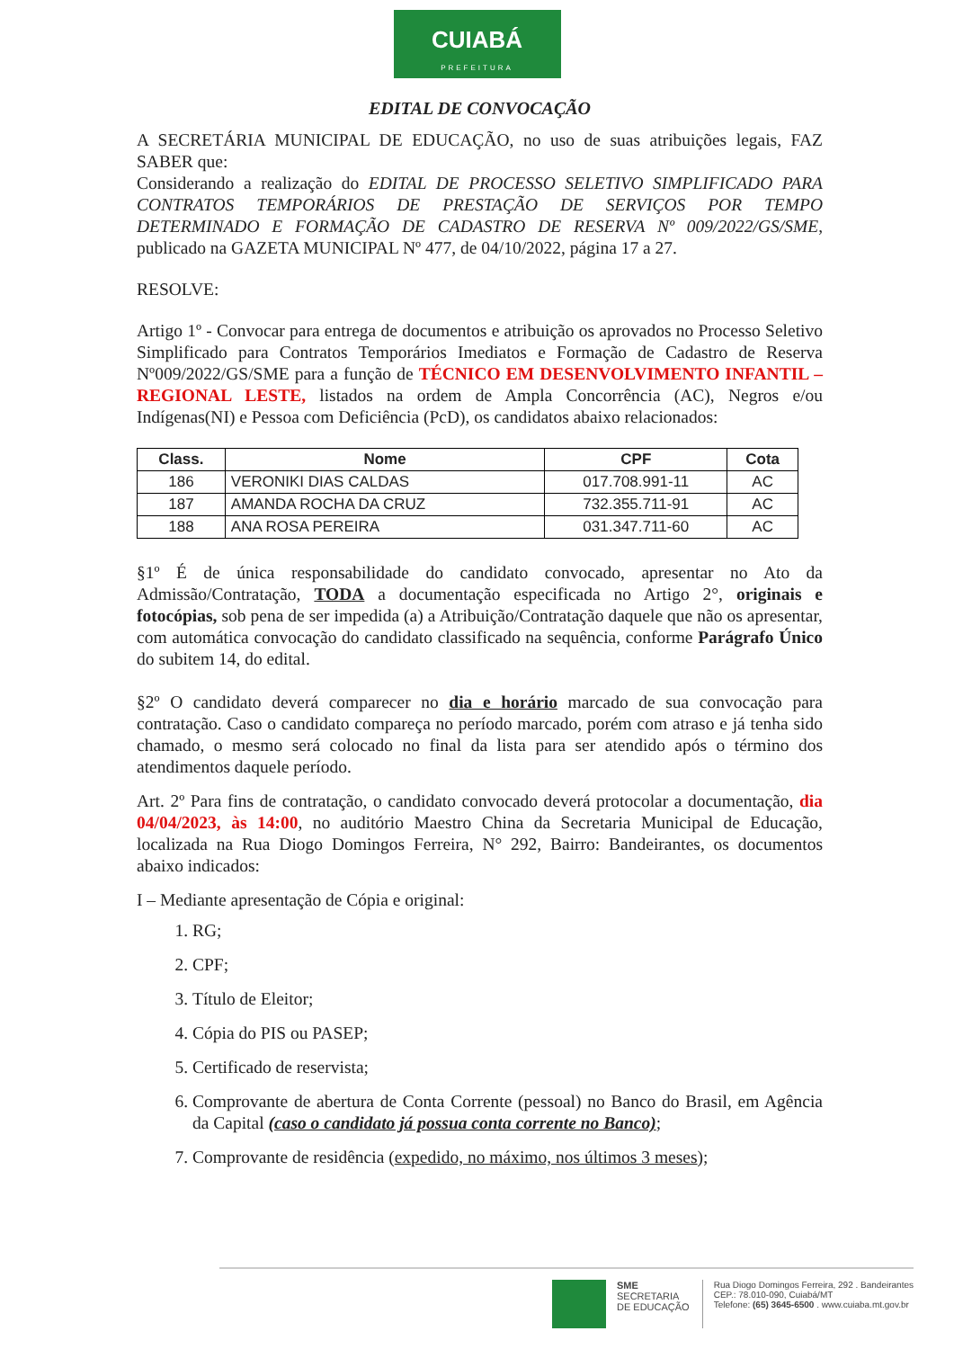CUIABÁ
PREFEITURA
EDITAL DE CONVOCAÇÃO
A SECRETÁRIA MUNICIPAL DE EDUCAÇÃO, no uso de suas atribuições legais, FAZ SABER que:
Considerando a realização do EDITAL DE PROCESSO SELETIVO SIMPLIFICADO PARA CONTRATOS TEMPORÁRIOS DE PRESTAÇÃO DE SERVIÇOS POR TEMPO DETERMINADO E FORMAÇÃO DE CADASTRO DE RESERVA Nº 009/2022/GS/SME, publicado na GAZETA MUNICIPAL Nº 477, de 04/10/2022, página 17 a 27.
RESOLVE:
Artigo 1º - Convocar para entrega de documentos e atribuição os aprovados no Processo Seletivo Simplificado para Contratos Temporários Imediatos e Formação de Cadastro de Reserva Nº009/2022/GS/SME para a função de TÉCNICO EM DESENVOLVIMENTO INFANTIL – REGIONAL LESTE, listados na ordem de Ampla Concorrência (AC), Negros e/ou Indígenas(NI) e Pessoa com Deficiência (PcD), os candidatos abaixo relacionados:
| Class. | Nome | CPF | Cota |
| --- | --- | --- | --- |
| 186 | VERONIKI DIAS CALDAS | 017.708.991-11 | AC |
| 187 | AMANDA ROCHA DA CRUZ | 732.355.711-91 | AC |
| 188 | ANA ROSA PEREIRA | 031.347.711-60 | AC |
§1º É de única responsabilidade do candidato convocado, apresentar no Ato da Admissão/Contratação, TODA a documentação especificada no Artigo 2°, originais e fotocópias, sob pena de ser impedida (a) a Atribuição/Contratação daquele que não os apresentar, com automática convocação do candidato classificado na sequência, conforme Parágrafo Único do subitem 14, do edital.
§2º O candidato deverá comparecer no dia e horário marcado de sua convocação para contratação. Caso o candidato compareça no período marcado, porém com atraso e já tenha sido chamado, o mesmo será colocado no final da lista para ser atendido após o término dos atendimentos daquele período.
Art. 2º Para fins de contratação, o candidato convocado deverá protocolar a documentação, dia 04/04/2023, às 14:00, no auditório Maestro China da Secretaria Municipal de Educação, localizada na Rua Diogo Domingos Ferreira, N° 292, Bairro: Bandeirantes, os documentos abaixo indicados:
I – Mediante apresentação de Cópia e original:
1. RG;
2. CPF;
3. Título de Eleitor;
4. Cópia do PIS ou PASEP;
5. Certificado de reservista;
6. Comprovante de abertura de Conta Corrente (pessoal) no Banco do Brasil, em Agência da Capital (caso o candidato já possua conta corrente no Banco);
7. Comprovante de residência (expedido, no máximo, nos últimos 3 meses);
SME
SECRETARIA
DE EDUCAÇÃO
Rua Diogo Domingos Ferreira, 292 . Bandeirantes
CEP.: 78.010-090, Cuiabá/MT
Telefone: (65) 3645-6500 . www.cuiaba.mt.gov.br